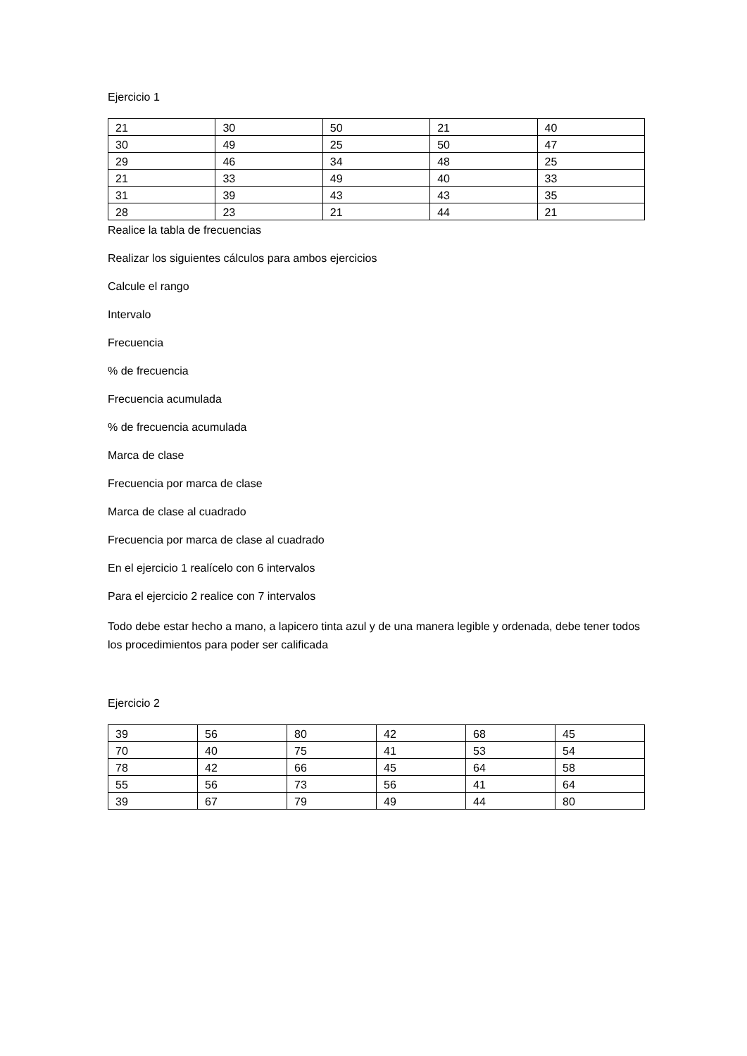Ejercicio 1
| 21 | 30 | 50 | 21 | 40 |
| 30 | 49 | 25 | 50 | 47 |
| 29 | 46 | 34 | 48 | 25 |
| 21 | 33 | 49 | 40 | 33 |
| 31 | 39 | 43 | 43 | 35 |
| 28 | 23 | 21 | 44 | 21 |
Realice la tabla de frecuencias
Realizar los siguientes cálculos para ambos ejercicios
Calcule el rango
Intervalo
Frecuencia
% de frecuencia
Frecuencia acumulada
% de frecuencia acumulada
Marca de clase
Frecuencia por marca de clase
Marca de clase al cuadrado
Frecuencia por marca de clase al cuadrado
En el ejercicio 1 realícelo con 6 intervalos
Para el ejercicio 2 realice con 7 intervalos
Todo debe estar hecho a mano, a lapicero tinta azul y de una manera legible y ordenada, debe tener todos los procedimientos para poder ser calificada
Ejercicio 2
| 39 | 56 | 80 | 42 | 68 | 45 |
| 70 | 40 | 75 | 41 | 53 | 54 |
| 78 | 42 | 66 | 45 | 64 | 58 |
| 55 | 56 | 73 | 56 | 41 | 64 |
| 39 | 67 | 79 | 49 | 44 | 80 |